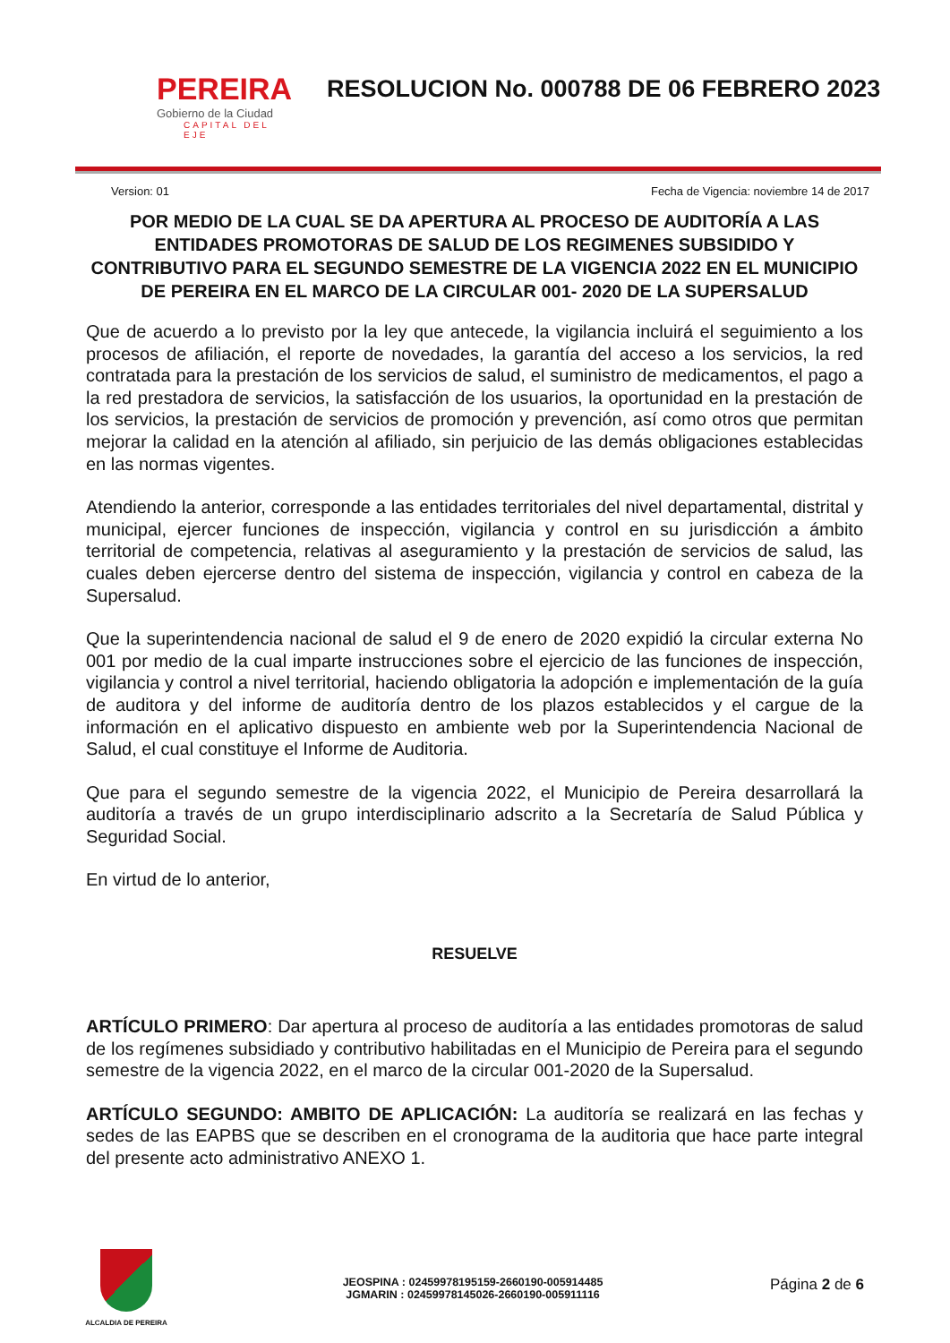PEREIRA
Gobierno de la Ciudad
CAPITAL DEL EJE
RESOLUCION No. 000788 DE 06 FEBRERO 2023
Version: 01 Fecha de Vigencia: noviembre 14 de 2017
POR MEDIO DE LA CUAL SE DA APERTURA AL PROCESO DE AUDITORÍA A LAS ENTIDADES PROMOTORAS DE SALUD DE LOS REGIMENES SUBSIDIDO Y CONTRIBUTIVO PARA EL SEGUNDO SEMESTRE DE LA VIGENCIA 2022 EN EL MUNICIPIO DE PEREIRA EN EL MARCO DE LA CIRCULAR 001- 2020 DE LA SUPERSALUD
Que de acuerdo a lo previsto por la ley que antecede, la vigilancia incluirá el seguimiento a los procesos de afiliación, el reporte de novedades, la garantía del acceso a los servicios, la red contratada para la prestación de los servicios de salud, el suministro de medicamentos, el pago a la red prestadora de servicios, la satisfacción de los usuarios, la oportunidad en la prestación de los servicios, la prestación de servicios de promoción y prevención, así como otros que permitan mejorar la calidad en la atención al afiliado, sin perjuicio de las demás obligaciones establecidas en las normas vigentes.
Atendiendo la anterior, corresponde a las entidades territoriales del nivel departamental, distrital y municipal, ejercer funciones de inspección, vigilancia y control en su jurisdicción a ámbito territorial de competencia, relativas al aseguramiento y la prestación de servicios de salud, las cuales deben ejercerse dentro del sistema de inspección, vigilancia y control en cabeza de la Supersalud.
Que la superintendencia nacional de salud el 9 de enero de 2020 expidió la circular externa No 001 por medio de la cual imparte instrucciones sobre el ejercicio de las funciones de inspección, vigilancia y control a nivel territorial, haciendo obligatoria la adopción e implementación de la guía de auditora y del informe de auditoría dentro de los plazos establecidos y el cargue de la información en el aplicativo dispuesto en ambiente web por la Superintendencia Nacional de Salud, el cual constituye el Informe de Auditoria.
Que para el segundo semestre de la vigencia 2022, el Municipio de Pereira desarrollará la auditoría a través de un grupo interdisciplinario adscrito a la Secretaría de Salud Pública y Seguridad Social.
En virtud de lo anterior,
RESUELVE
ARTÍCULO PRIMERO: Dar apertura al proceso de auditoría a las entidades promotoras de salud de los regímenes subsidiado y contributivo habilitadas en el Municipio de Pereira para el segundo semestre de la vigencia 2022, en el marco de la circular 001-2020 de la Supersalud.
ARTÍCULO SEGUNDO: AMBITO DE APLICACIÓN: La auditoría se realizará en las fechas y sedes de las EAPBS que se describen en el cronograma de la auditoria que hace parte integral del presente acto administrativo ANEXO 1.
ALCALDIA DE PEREIRA
JEOSPINA : 02459978195159-2660190-005914485
JGMARIN : 02459978145026-2660190-005911116
Página 2 de 6